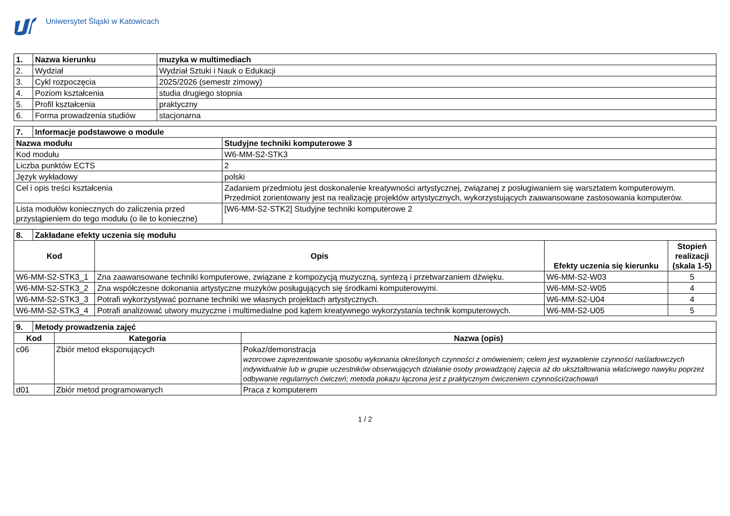Uniwersytet Śląski w Katowicach
| 1. | Nazwa kierunku | muzyka w multimediach |
| --- | --- | --- |
| 2. | Wydział | Wydział Sztuki i Nauk o Edukacji |
| 3. | Cykl rozpoczęcia | 2025/2026 (semestr zimowy) |
| 4. | Poziom kształcenia | studia drugiego stopnia |
| 5. | Profil kształcenia | praktyczny |
| 6. | Forma prowadzenia studiów | stacjonarna |
| 7. | Informacje podstawowe o module | |
| --- | --- | --- |
| Nazwa modułu | | Studyjne techniki komputerowe 3 |
| Kod modułu | | W6-MM-S2-STK3 |
| Liczba punktów ECTS | | 2 |
| Język wykładowy | | polski |
| Cel i opis treści kształcenia | | Zadaniem przedmiotu jest doskonalenie kreatywności artystycznej, związanej z posługiwaniem się warsztatem komputerowym. Przedmiot zorientowany jest na realizację projektów artystycznych, wykorzystujących zaawansowane zastosowania komputerów. |
| Lista modułów koniecznych do zaliczenia przed przystąpieniem do tego modułu (o ile to konieczne) | | [W6-MM-S2-STK2] Studyjne techniki komputerowe 2 |
| 8. | Zakładane efekty uczenia się modułu | | | |
| --- | --- | --- | --- | --- |
| Kod | | Opis | Efekty uczenia się kierunku | Stopień realizacji (skala 1-5) |
| W6-MM-S2-STK3_1 | | Zna zaawansowane techniki komputerowe, związane z kompozycją muzyczną, syntezą i przetwarzaniem dźwięku. | W6-MM-S2-W03 | 5 |
| W6-MM-S2-STK3_2 | | Zna współczesne dokonania artystyczne muzyków posługujących się środkami komputerowymi. | W6-MM-S2-W05 | 4 |
| W6-MM-S2-STK3_3 | | Potrafi wykorzystywać poznane techniki we własnych projektach artystycznych. | W6-MM-S2-U04 | 4 |
| W6-MM-S2-STK3_4 | | Potrafi analizować utwory muzyczne i multimedialne pod kątem kreatywnego wykorzystania technik komputerowych. | W6-MM-S2-U05 | 5 |
| 9. | Metody prowadzenia zajęć | | |
| --- | --- | --- | --- |
| Kod | | Kategoria | Nazwa (opis) |
| c06 | | Zbiór metod eksponujących | Pokaz/demonstracja wzorcowe zaprezentowanie sposobu wykonania określonych czynności z omówieniem; celem jest wyzwolenie czynności naśladowczych indywidualnie lub w grupie uczestników obserwujących działanie osoby prowadzącej zajęcia aż do ukształtowania właściwego nawyku poprzez odbywanie regularnych ćwiczeń; metoda pokazu łączona jest z praktycznym ćwiczeniem czynności/zachowań |
| d01 | | Zbiór metod programowanych | Praca z komputerem |
1 / 2